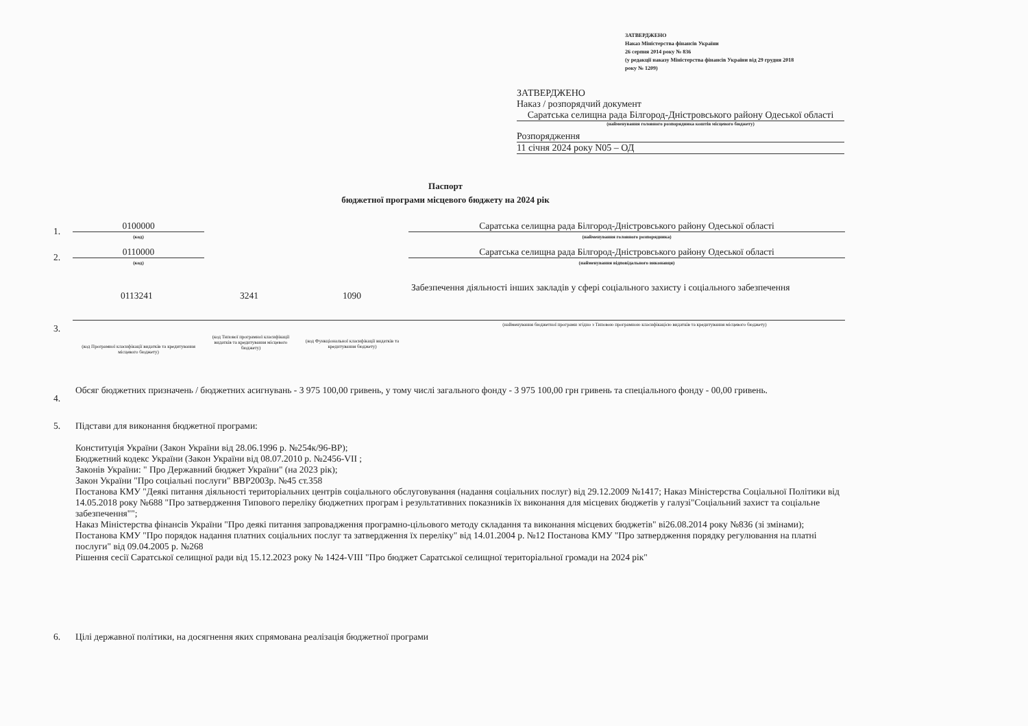ЗАТВЕРДЖЕНО
Наказ Міністерства фінансів України
26 серпня 2014 року № 836
(у редакції наказу Міністерства фінансів України від 29 грудня 2018
року № 1209)
ЗАТВЕРДЖЕНО
Наказ / розпорядчий документ
Саратська селищна рада Білгород-Дністровського району Одеської області
(найменування головного розпорядника коштів місцевого бюджету)
Розпорядження
11 січня 2024 року N05 – ОД
Паспорт
бюджетної програми місцевого бюджету на 2024 рік
1. 0100000
(код)
Саратська селищна рада Білгород-Дністровського району Одеської області
(найменування головного розпорядника)
2. 0110000
(код)
Саратська селищна рада Білгород-Дністровського району Одеської області
(найменування відповідального виконавця)
3.
0113241 3241 1090
Забезпечення діяльності інших закладів у сфері соціального захисту і соціального забезпечення
(найменування бюджетної програми згідно з Типовою програмною класифікацією видатків та кредитування місцевого бюджету)
(код Програмної класифікації видатків та кредитування місцевого бюджету)
(код Типової програмної класифікації видатків та кредитування місцевого бюджету)
(код Функціональної класифікації видатків та кредитування бюджету)
4.
Обсяг бюджетних призначень / бюджетних асигнувань - 3 975 100,00 гривень, у тому числі загального фонду - 3 975 100,00 грн гривень та спеціального фонду - 00,00 гривень.
5.
Підстави для виконання бюджетної програми:
Конституція України (Закон України від 28.06.1996 р. №254к/96-ВР);
Бюджетний кодекс України (Закон України від 08.07.2010 р. №2456-VII ;
Законів України: " Про Державний бюджет України" (на 2023 рік);
Закон України "Про соціальні послуги" ВВР2003р. №45 ст.358
Постанова КМУ "Деякі питання діяльності територіальних центрів соціального обслуговування (надання соціальних послуг) від 29.12.2009 №1417; Наказ Міністерства Соціальної Політики від 14.05.2018 року №688 "Про затвердження Типового переліку бюджетних програм і результативних показників їх виконання для місцевих бюджетів у галузі"Соціальний захист та соціальне забезпечення"";
Наказ Міністерства фінансів України "Про деякі питання запровадження програмно-цільового методу складання та виконання місцевих бюджетів" ві26.08.2014 року №836 (зі змінами); Постанова КМУ "Про порядок надання платних соціальних послуг та затвердження їх переліку" від 14.01.2004 р. №12 Постанова КМУ "Про затвердження порядку регулювання на платні послуги" від 09.04.2005 р. №268
Рішення сесії Саратської селищної ради від 15.12.2023 року № 1424-VIII "Про бюджет Саратської селищної територіальної громади на 2024 рік"
6.
Цілі державної політики, на досягнення яких спрямована реалізація бюджетної програми